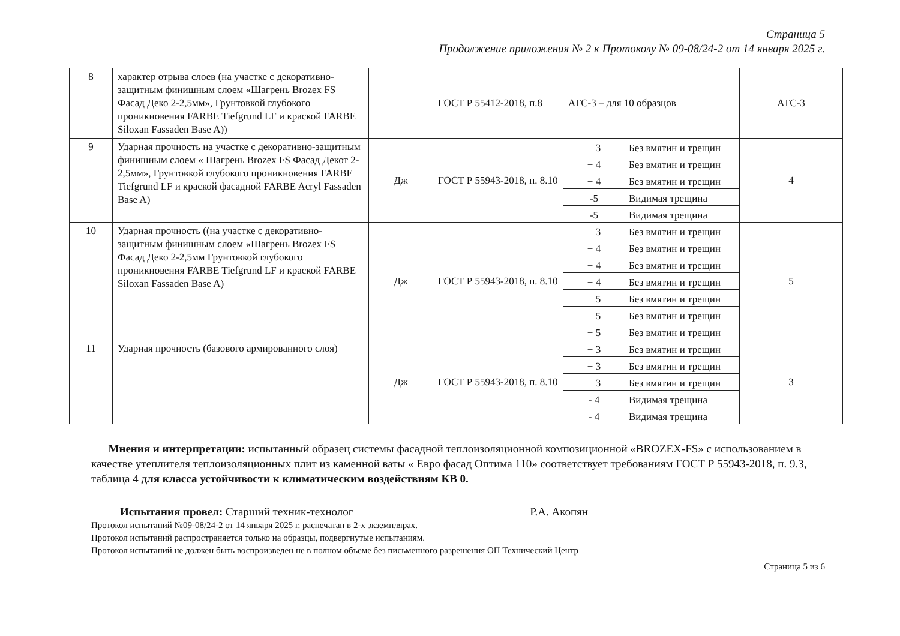Страница 5
Продолжение приложения № 2 к Протоколу № 09-08/24-2 от 14 января 2025 г.
| 8 | характер отрыва слоев (на участке с декоративно-защитным финишным слоем «Шагрень Brozex FS Фасад Деко 2-2,5мм», Грунтовкой глубокого проникновения FARBE Tiefgrund LF и краской FARBE Siloxan Fassaden Base A)) | | ГОСТ Р 55412-2018, п.8 | АТС-3 – для 10 образцов | | АТС-3 |
| 9 | Ударная прочность на участке с декоративно-защитным финишным слоем « Шагрень Brozex FS Фасад Декот 2-2,5мм», Грунтовкой глубокого проникновения FARBE Tiefgrund LF и краской фасадной FARBE Acryl Fassaden Base A) | Дж | ГОСТ Р 55943-2018, п. 8.10 | + 3 | Без вмятин и трещин | 4 |
| | | | | + 4 | Без вмятин и трещин | |
| | | | | + 4 | Без вмятин и трещин | |
| | | | | -5 | Видимая трещина | |
| | | | | -5 | Видимая трещина | |
| 10 | Ударная прочность ((на участке с декоративно-защитным финишным слоем «Шагрень Brozex FS Фасад Деко 2-2,5мм Грунтовкой глубокого проникновения FARBE Tiefgrund LF и краской FARBE Siloxan Fassaden Base A) | Дж | ГОСТ Р 55943-2018, п. 8.10 | + 3 | Без вмятин и трещин | 5 |
| | | | | + 4 | Без вмятин и трещин | |
| | | | | + 4 | Без вмятин и трещин | |
| | | | | + 4 | Без вмятин и трещин | |
| | | | | + 5 | Без вмятин и трещин | |
| | | | | + 5 | Без вмятин и трещин | |
| | | | | + 5 | Без вмятин и трещин | |
| 11 | Ударная прочность (базового армированного слоя) | Дж | ГОСТ Р 55943-2018, п. 8.10 | + 3 | Без вмятин и трещин | 3 |
| | | | | + 3 | Без вмятин и трещин | |
| | | | | + 3 | Без вмятин и трещин | |
| | | | | - 4 | Видимая трещина | |
| | | | | - 4 | Видимая трещина | |
Мнения и интерпретации: испытанный образец системы фасадной теплоизоляционной композиционной «BROZEX-FS» с использованием в качестве утеплителя теплоизоляционных плит из каменной ваты « Евро фасад Оптима 110» соответствует требованиям ГОСТ Р 55943-2018, п. 9.3, таблица 4 для класса устойчивости к климатическим воздействиям КВ 0.
Испытания провел: Старший техник-технолог Р.А. Акопян
Протокол испытаний №09-08/24-2 от 14 января 2025 г. распечатан в 2-х экземплярах.
Протокол испытаний распространяется только на образцы, подвергнутые испытаниям.
Протокол испытаний не должен быть воспроизведен не в полном объеме без письменного разрешения ОП Технический Центр
Страница 5 из 6